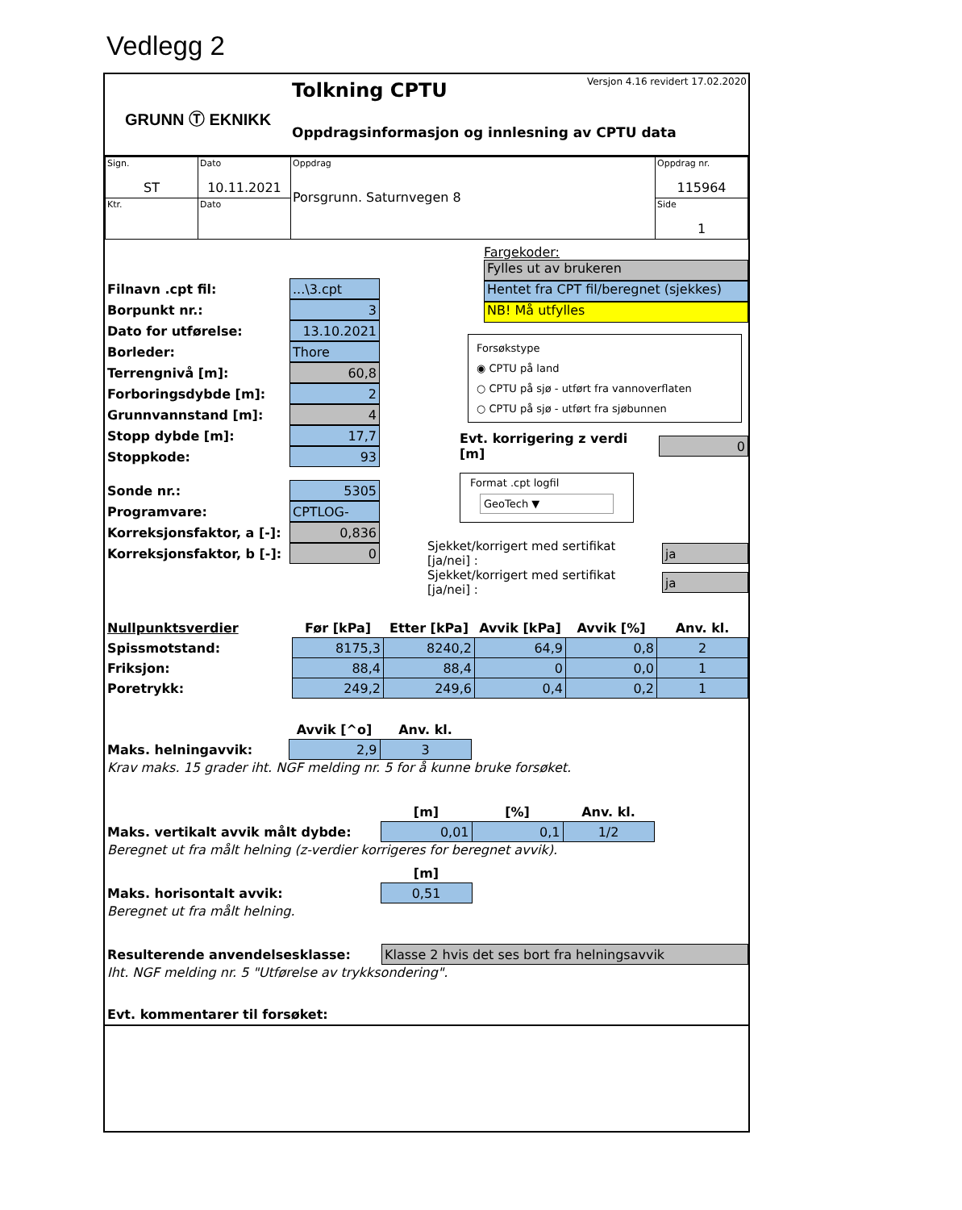Vedlegg 2
GRUNN Ⓣ EKNIKK
Tolkning CPTU
Versjon 4.16 revidert 17.02.2020
Oppdragsinformasjon og innlesning av CPTU data
| Sign. ST | Dato 10.11.2021 | Oppdrag Porsgrunn. Saturnvegen 8 | Oppdrag nr. 115964 |
| Ktr. | Dato | | Side 1 |
Filnavn .cpt fil:...\3.cpt
Borpunkt nr.: 3
Dato for utførelse: 13.10.2021
Borleder: Thore
Terrengnivå [m]: 60,8
Forboringsdybde [m]: 2
Grunnvannstand [m]: 4
Stopp dybde [m]: 17,7
Stoppkode: 93
Sonde nr.: 5305
Programvare: CPTLOG-2.00
Korreksjonsfaktor, a [-]: 0,836
Korreksjonsfaktor, b [-]: 0
Fargekoder:
Fylles ut av brukeren
Hentet fra CPT fil/beregnet (sjekkes)
NB! Må utfylles
Forsøkstype
◉ CPTU på land
○ CPTU på sjø - utført fra vannoverflaten
○ CPTU på sjø - utført fra sjøbunnen
Evt. korrigering z verdi [m] 0
Format .cpt logfil
GeoTech ▼
Sjekket/korrigert med sertifikat [ja/nei] : ja
Sjekket/korrigert med sertifikat [ja/nei] : ja
| Nullpunktsverdier | Før [kPa] | Etter [kPa] | Avvik [kPa] | Avvik [%] | Anv. kl. |
| --- | --- | --- | --- | --- | --- |
| Spissmotstand: | 8175,3 | 8240,2 | 64,9 | 0,8 | 2 |
| Friksjon: | 88,4 | 88,4 | 0 | 0,0 | 1 |
| Poretrykk: | 249,2 | 249,6 | 0,4 | 0,2 | 1 |
| | Avvik [^o] | Anv. kl. |
| --- | --- | --- |
| Maks. helningavvik: | 2,9 | 3 |
Krav maks. 15 grader iht. NGF melding nr. 5 for å kunne bruke forsøket.
| | [m] | [%] | Anv. kl. |
| --- | --- | --- | --- |
| Maks. vertikalt avvik målt dybde: | 0,01 | 0,1 | 1/2 |
Beregnet ut fra målt helning (z-verdier korrigeres for beregnet avvik).
| | [m] |
| --- | --- |
| Maks. horisontalt avvik: | 0,51 |
Beregnet ut fra målt helning.
Resulterende anvendelsesklasse: Klasse 2 hvis det ses bort fra helningsavvik
Iht. NGF melding nr. 5 "Utførelse av trykksondering".
Evt. kommentarer til forsøket: